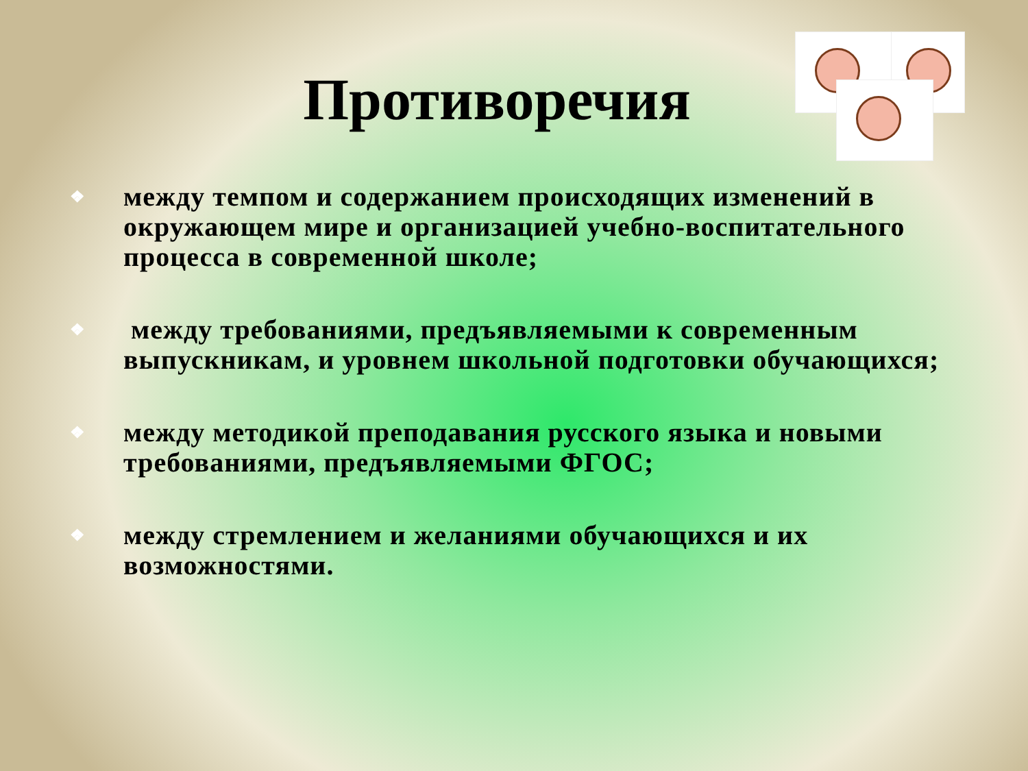Противоречия
❖ между темпом и содержанием происходящих изменений в окружающем мире и организацией учебно-воспитательного процесса в современной школе;
❖ между требованиями, предъявляемыми к современным выпускникам, и уровнем школьной подготовки обучающихся;
❖ между методикой преподавания русского языка и новыми требованиями, предъявляемыми ФГОС;
❖ между стремлением и желаниями обучающихся и их возможностями.